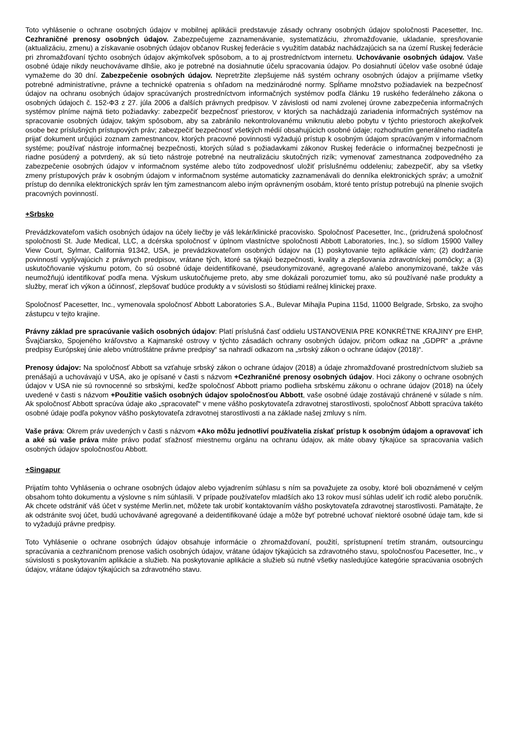Toto vyhlásenie o ochrane osobných údajov v mobilnej aplikácii predstavuje zásady ochrany osobných údajov spoločnosti Pacesetter, Inc. Cezhraničné prenosy osobných údajov. Zabezpečujeme zaznamenávanie, systematizáciu, zhromažďovanie, ukladanie, spresňovanie (aktualizáciu, zmenu) a získavanie osobných údajov občanov Ruskej federácie s využitím databáz nachádzajúcich sa na území Ruskej federácie pri zhromažďovaní týchto osobných údajov akýmkoľvek spôsobom, a to aj prostredníctvom internetu. Uchovávanie osobných údajov. Vaše osobné údaje nikdy neuchovávame dlhšie, ako je potrebné na dosiahnutie účelu spracovania údajov. Po dosiahnutí účelov vaše osobné údaje vymažeme do 30 dní. Zabezpečenie osobných údajov. Nepretržite zlepšujeme náš systém ochrany osobných údajov a prijímame všetky potrebné administratívne, právne a technické opatrenia s ohľadom na medzinárodné normy. Spĺňame množstvo požiadaviek na bezpečnosť údajov na ochranu osobných údajov spracúvaných prostredníctvom informačných systémov podľa článku 19 ruského federálneho zákona o osobných údajoch č. 152-ФЗ z 27. júla 2006 a ďalších právnych predpisov. V závislosti od nami zvolenej úrovne zabezpečenia informačných systémov plníme najmä tieto požiadavky: zabezpečiť bezpečnosť priestorov, v ktorých sa nachádzajú zariadenia informačných systémov na spracovanie osobných údajov, takým spôsobom, aby sa zabránilo nekontrolovanému vniknutiu alebo pobytu v týchto priestoroch akejkoľvek osobe bez príslušných prístupových práv; zabezpečiť bezpečnosť všetkých médií obsahujúcich osobné údaje; rozhodnutím generálneho riaditeľa prijať dokument určujúci zoznam zamestnancov, ktorých pracovné povinnosti vyžadujú prístup k osobným údajom spracúvaným v informačnom systéme; používať nástroje informačnej bezpečnosti, ktorých súlad s požiadavkami zákonov Ruskej federácie o informačnej bezpečnosti je riadne posúdený a potvrdený, ak sú tieto nástroje potrebné na neutralizáciu skutočných rizík; vymenovať zamestnanca zodpovedného za zabezpečenie osobných údajov v informačnom systéme alebo túto zodpovednosť uložiť príslušnému oddeleniu; zabezpečiť, aby sa všetky zmeny prístupových práv k osobným údajom v informačnom systéme automaticky zaznamenávali do denníka elektronických správ; a umožniť prístup do denníka elektronických správ len tým zamestnancom alebo iným oprávneným osobám, ktoré tento prístup potrebujú na plnenie svojich pracovných povinností.
+Srbsko
Prevádzkovateľom vašich osobných údajov na účely liečby je váš lekár/klinické pracovisko. Spoločnosť Pacesetter, Inc., (pridružená spoločnosť spoločnosti St. Jude Medical, LLC, a dcérska spoločnosť v úplnom vlastníctve spoločnosti Abbott Laboratories, Inc.), so sídlom 15900 Valley View Court, Sylmar, California 91342, USA, je prevádzkovateľom osobných údajov na (1) poskytovanie tejto aplikácie vám; (2) dodržanie povinností vyplývajúcich z právnych predpisov, vrátane tých, ktoré sa týkajú bezpečnosti, kvality a zlepšovania zdravotníckej pomôcky; a (3) uskutočňovanie výskumu potom, čo sú osobné údaje deidentifikované, pseudonymizované, agregované a/alebo anonymizované, takže vás neumožňujú identifikovať podľa mena. Výskum uskutočňujeme preto, aby sme dokázali porozumieť tomu, ako sú používané naše produkty a služby, merať ich výkon a účinnosť, zlepšovať budúce produkty a v súvislosti so štúdiami reálnej klinickej praxe.
Spoločnosť Pacesetter, Inc., vymenovala spoločnosť Abbott Laboratories S.A., Bulevar Mihajla Pupina 115d, 11000 Belgrade, Srbsko, za svojho zástupcu v tejto krajine.
Právny základ pre spracúvanie vašich osobných údajov: Platí príslušná časť oddielu USTANOVENIA PRE KONKRÉTNE KRAJINY pre EHP, Švajčiarsko, Spojeného kráľovstvo a Kajmanské ostrovy v týchto zásadách ochrany osobných údajov, pričom odkaz na „GDPR“ a „právne predpisy Európskej únie alebo vnútroštátne právne predpisy“ sa nahradí odkazom na „srbský zákon o ochrane údajov (2018)“.
Prenosy údajov: Na spoločnosť Abbott sa vzťahuje srbský zákon o ochrane údajov (2018) a údaje zhromažďované prostredníctvom služieb sa prenášajú a uchovávajú v USA, ako je opísané v časti s názvom +Cezhraničné prenosy osobných údajov. Hoci zákony o ochrane osobných údajov v USA nie sú rovnocenné so srbskými, keďže spoločnosť Abbott priamo podlieha srbskému zákonu o ochrane údajov (2018) na účely uvedené v časti s názvom +Použitie vašich osobných údajov spoločnosťou Abbott, vaše osobné údaje zostávajú chránené v súlade s ním. Ak spoločnosť Abbott spracúva údaje ako „spracovateľ“ v mene vášho poskytovateľa zdravotnej starostlivosti, spoločnosť Abbott spracúva takéto osobné údaje podľa pokynov vášho poskytovateľa zdravotnej starostlivosti a na základe našej zmluvy s ním.
Vaše práva: Okrem práv uvedených v časti s názvom +Ako môžu jednotliví používatelia získať prístup k osobným údajom a opravovať ich a aké sú vaše práva máte právo podať sťažnosť miestnemu orgánu na ochranu údajov, ak máte obavy týkajúce sa spracovania vašich osobných údajov spoločnosťou Abbott.
+Singapur
Prijatím tohto Vyhlásenia o ochrane osobných údajov alebo vyjadrením súhlasu s ním sa považujete za osoby, ktoré boli oboznámené v celým obsahom tohto dokumentu a výslovne s ním súhlasili. V prípade používateľov mladších ako 13 rokov musí súhlas udeliť ich rodič alebo poručník. Ak chcete odstrániť váš účet v systéme Merlin.net, môžete tak urobiť kontaktovaním vášho poskytovateľa zdravotnej starostlivosti. Pamätajte, že ak odstránite svoj účet, budú uchovávané agregované a deidentifikované údaje a môže byť potrebné uchovať niektoré osobné údaje tam, kde si to vyžadujú právne predpisy.
Toto Vyhlásenie o ochrane osobných údajov obsahuje informácie o zhromažďovaní, použití, sprístupnení tretím stranám, outsourcingu spracúvania a cezhraničnom prenose vašich osobných údajov, vrátane údajov týkajúcich sa zdravotného stavu, spoločnosťou Pacesetter, Inc., v súvislosti s poskytovaním aplikácie a služieb. Na poskytovanie aplikácie a služieb sú nutné všetky nasledujúce kategórie spracúvania osobných údajov, vrátane údajov týkajúcich sa zdravotného stavu.